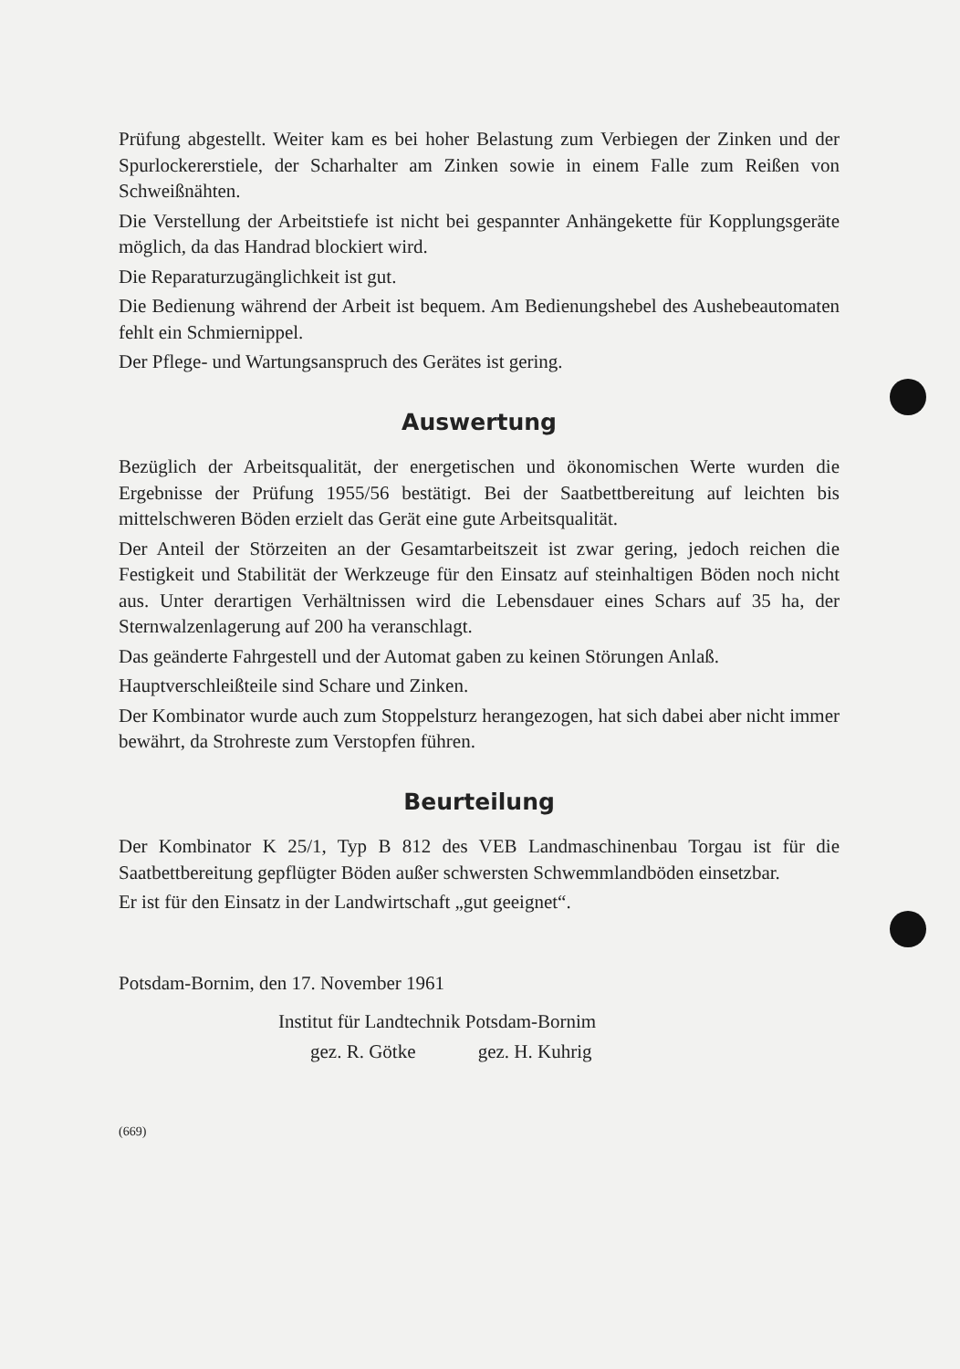Prüfung abgestellt. Weiter kam es bei hoher Belastung zum Verbiegen der Zinken und der Spurlockererstiele, der Scharhalter am Zinken sowie in einem Falle zum Reißen von Schweißnähten.
Die Verstellung der Arbeitstiefe ist nicht bei gespannter Anhängekette für Kopplungsgeräte möglich, da das Handrad blockiert wird.
Die Reparaturzugänglichkeit ist gut.
Die Bedienung während der Arbeit ist bequem. Am Bedienungshebel des Aushebeautomaten fehlt ein Schmiernippel.
Der Pflege- und Wartungsanspruch des Gerätes ist gering.
Auswertung
Bezüglich der Arbeitsqualität, der energetischen und ökonomischen Werte wurden die Ergebnisse der Prüfung 1955/56 bestätigt. Bei der Saatbettbereitung auf leichten bis mittelschweren Böden erzielt das Gerät eine gute Arbeitsqualität.
Der Anteil der Störzeiten an der Gesamtarbeitszeit ist zwar gering, jedoch reichen die Festigkeit und Stabilität der Werkzeuge für den Einsatz auf steinhaltigen Böden noch nicht aus. Unter derartigen Verhältnissen wird die Lebensdauer eines Schars auf 35 ha, der Sternwalzenlagerung auf 200 ha veranschlagt.
Das geänderte Fahrgestell und der Automat gaben zu keinen Störungen Anlaß.
Hauptverschleißteile sind Schare und Zinken.
Der Kombinator wurde auch zum Stoppelsturz herangezogen, hat sich dabei aber nicht immer bewährt, da Strohreste zum Verstopfen führen.
Beurteilung
Der Kombinator K 25/1, Typ B 812 des VEB Landmaschinenbau Torgau ist für die Saatbettbereitung gepflügter Böden außer schwersten Schwemmlandböden einsetzbar.
Er ist für den Einsatz in der Landwirtschaft „gut geeignet“.
Potsdam-Bornim, den 17. November 1961
Institut für Landtechnik Potsdam-Bornim
gez. R. Götke gez. H. Kuhrig
(669)